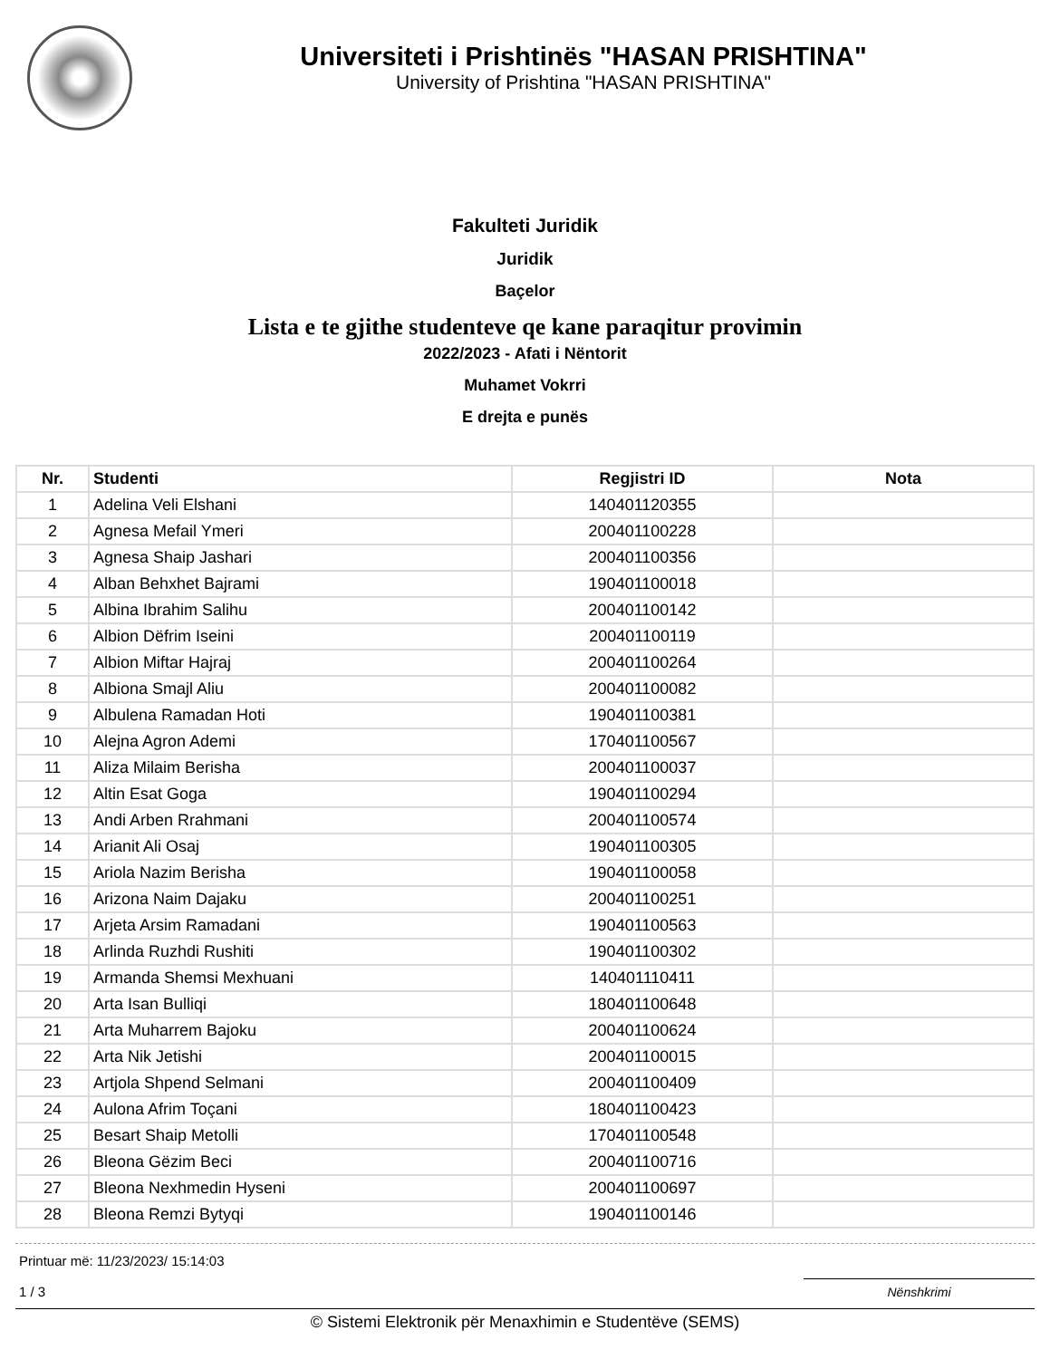Universiteti i Prishtinës "HASAN PRISHTINA"
University of Prishtina "HASAN PRISHTINA"
Fakulteti Juridik
Juridik
Baçelor
Lista e te gjithe studenteve qe kane paraqitur provimin
2022/2023 - Afati i Nëntorit
Muhamet Vokrri
E drejta e punës
| Nr. | Studenti | Regjistri ID | Nota |
| --- | --- | --- | --- |
| 1 | Adelina Veli Elshani | 140401120355 | |
| 2 | Agnesa Mefail Ymeri | 200401100228 | |
| 3 | Agnesa Shaip Jashari | 200401100356 | |
| 4 | Alban Behxhet Bajrami | 190401100018 | |
| 5 | Albina Ibrahim Salihu | 200401100142 | |
| 6 | Albion Dëfrim Iseini | 200401100119 | |
| 7 | Albion Miftar Hajraj | 200401100264 | |
| 8 | Albiona Smajl Aliu | 200401100082 | |
| 9 | Albulena Ramadan Hoti | 190401100381 | |
| 10 | Alejna Agron Ademi | 170401100567 | |
| 11 | Aliza Milaim Berisha | 200401100037 | |
| 12 | Altin Esat Goga | 190401100294 | |
| 13 | Andi Arben Rrahmani | 200401100574 | |
| 14 | Arianit Ali Osaj | 190401100305 | |
| 15 | Ariola Nazim Berisha | 190401100058 | |
| 16 | Arizona Naim Dajaku | 200401100251 | |
| 17 | Arjeta Arsim Ramadani | 190401100563 | |
| 18 | Arlinda Ruzhdi Rushiti | 190401100302 | |
| 19 | Armanda Shemsi Mexhuani | 140401110411 | |
| 20 | Arta Isan Bulliqi | 180401100648 | |
| 21 | Arta Muharrem Bajoku | 200401100624 | |
| 22 | Arta Nik Jetishi | 200401100015 | |
| 23 | Artjola Shpend Selmani | 200401100409 | |
| 24 | Aulona Afrim Toçani | 180401100423 | |
| 25 | Besart Shaip Metolli | 170401100548 | |
| 26 | Bleona Gëzim Beci | 200401100716 | |
| 27 | Bleona Nexhmedin Hyseni | 200401100697 | |
| 28 | Bleona Remzi Bytyqi | 190401100146 | |
Printuar më: 11/23/2023/ 15:14:03
1 / 3
Nënshkrimi
© Sistemi Elektronik për Menaxhimin e Studentëve (SEMS)